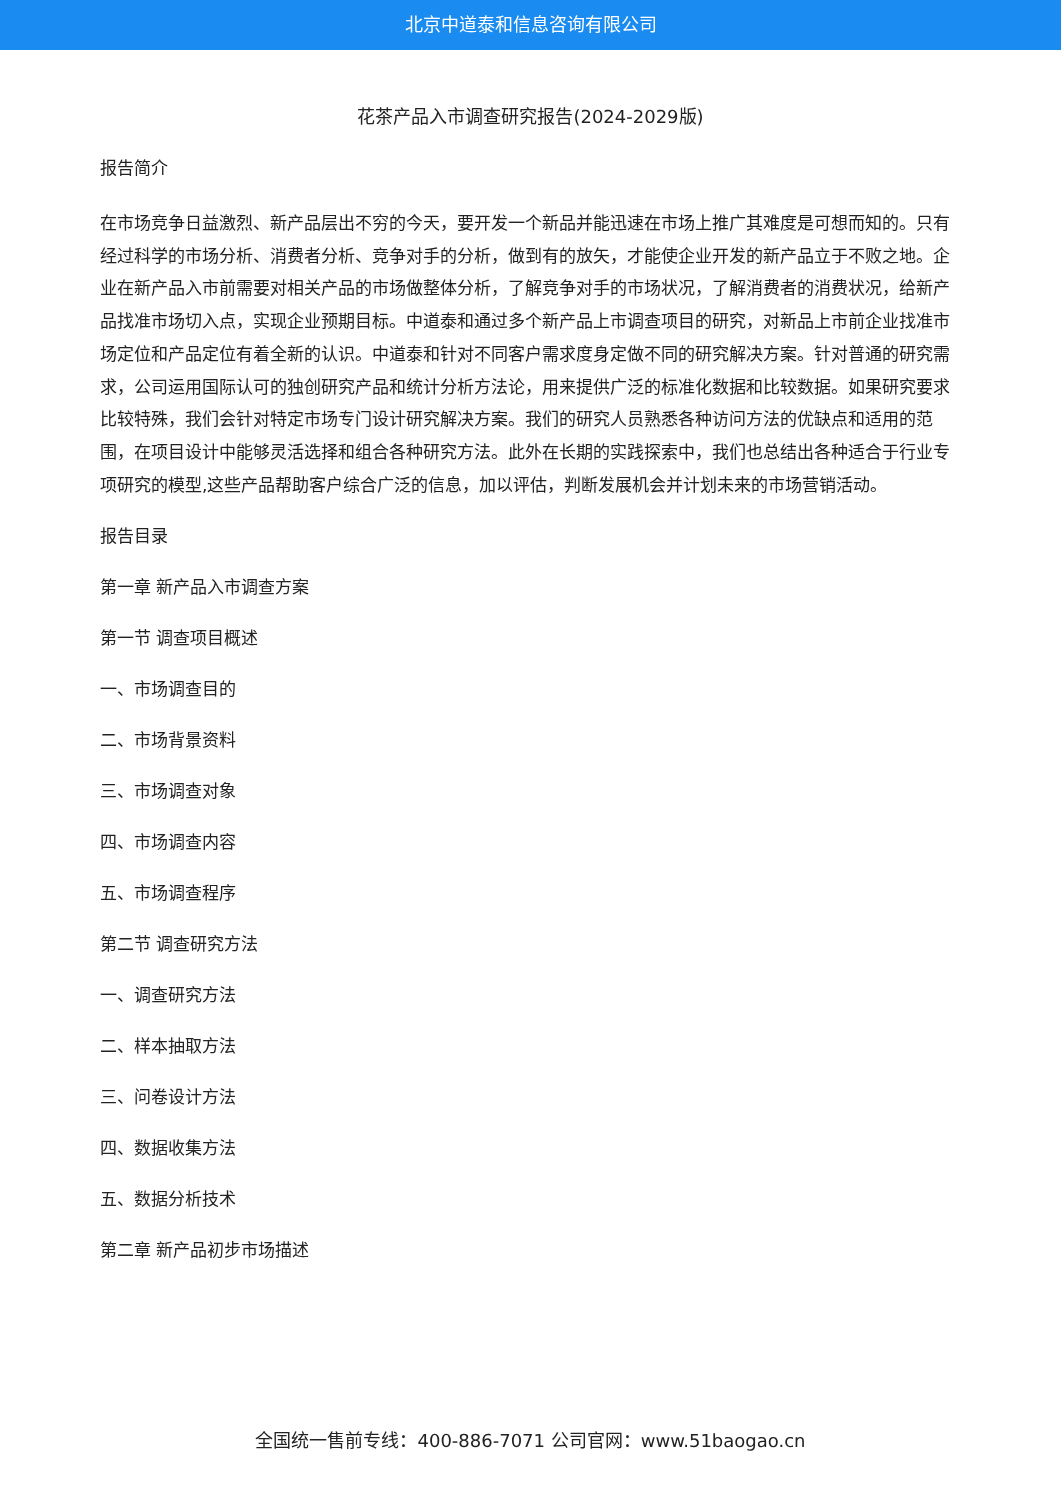北京中道泰和信息咨询有限公司
花茶产品入市调查研究报告(2024-2029版)
报告简介
在市场竞争日益激烈、新产品层出不穷的今天，要开发一个新品并能迅速在市场上推广其难度是可想而知的。只有经过科学的市场分析、消费者分析、竞争对手的分析，做到有的放矢，才能使企业开发的新产品立于不败之地。企业在新产品入市前需要对相关产品的市场做整体分析，了解竞争对手的市场状况，了解消费者的消费状况，给新产品找准市场切入点，实现企业预期目标。中道泰和通过多个新产品上市调查项目的研究，对新品上市前企业找准市场定位和产品定位有着全新的认识。中道泰和针对不同客户需求度身定做不同的研究解决方案。针对普通的研究需求，公司运用国际认可的独创研究产品和统计分析方法论，用来提供广泛的标准化数据和比较数据。如果研究要求比较特殊，我们会针对特定市场专门设计研究解决方案。我们的研究人员熟悉各种访问方法的优缺点和适用的范围，在项目设计中能够灵活选择和组合各种研究方法。此外在长期的实践探索中，我们也总结出各种适合于行业专项研究的模型,这些产品帮助客户综合广泛的信息，加以评估，判断发展机会并计划未来的市场营销活动。
报告目录
第一章 新产品入市调查方案
第一节 调查项目概述
一、市场调查目的
二、市场背景资料
三、市场调查对象
四、市场调查内容
五、市场调查程序
第二节 调查研究方法
一、调查研究方法
二、样本抽取方法
三、问卷设计方法
四、数据收集方法
五、数据分析技术
第二章 新产品初步市场描述
全国统一售前专线：400-886-7071 公司官网：www.51baogao.cn